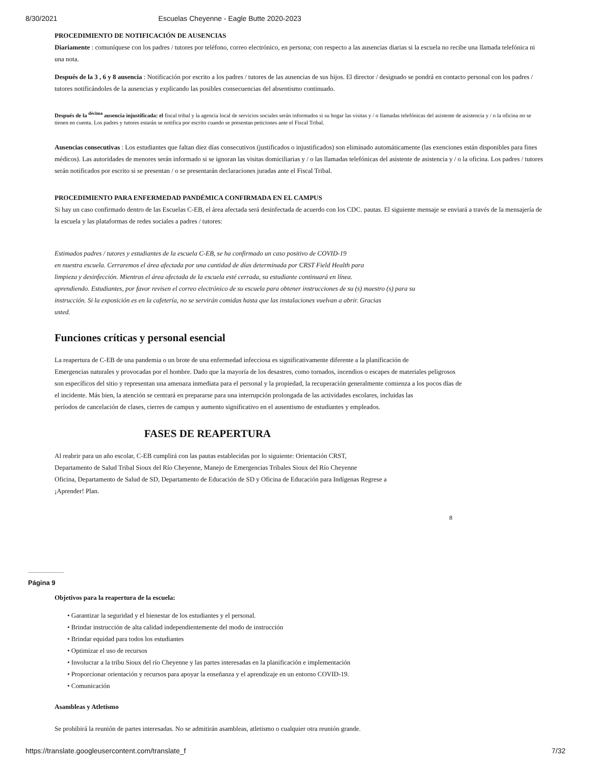8/30/2021 Escuelas Cheyenne - Eagle Butte 2020-2023
PROCEDIMIENTO DE NOTIFICACIÓN DE AUSENCIAS
Diariamente : comuníquese con los padres / tutores por teléfono, correo electrónico, en persona; con respecto a las ausencias diarias si la escuela no recibe una llamada telefónica ni una nota.
Después de la 3 , 6 y 8 ausencia : Notificación por escrito a los padres / tutores de las ausencias de sus hijos. El director / designado se pondrá en contacto personal con los padres / tutores notificándoles de la ausencias y explicando las posibles consecuencias del absentismo continuado.
Después de la <sup>décima</sup> ausencia injustificada: el fiscal tribal y la agencia local de servicios sociales serán informados si su hogar las visitas y / o llamadas telefónicas del asistente de asistencia y / o la oficina no se tienen en cuenta. Los padres y tutores estarán se notifica por escrito cuando se presentan peticiones ante el Fiscal Tribal.
Ausencias consecutivas : Los estudiantes que faltan diez días consecutivos (justificados o injustificados) son eliminado automáticamente (las exenciones están disponibles para fines médicos). Las autoridades de menores serán informado si se ignoran las visitas domiciliarias y / o las llamadas telefónicas del asistente de asistencia y / o la oficina. Los padres / tutores serán notificados por escrito si se presentan / o se presentarán declaraciones juradas ante el Fiscal Tribal.
PROCEDIMIENTO PARA ENFERMEDAD PANDÉMICA CONFIRMADA EN EL CAMPUS
Si hay un caso confirmado dentro de las Escuelas C-EB, el área afectada será desinfectada de acuerdo con los CDC. pautas. El siguiente mensaje se enviará a través de la mensajería de la escuela y las plataformas de redes sociales a padres / tutores:
Estimados padres / tutores y estudiantes de la escuela C-EB, se ha confirmado un caso positivo de COVID-19
en nuestra escuela. Cerraremos el área afectada por una cantidad de días determinada por CRST Field Health para
limpieza y desinfección. Mientras el área afectada de la escuela esté cerrada, su estudiante continuará en línea.
aprendiendo. Estudiantes, por favor revisen el correo electrónico de su escuela para obtener instrucciones de su (s) maestro (s) para su
instrucción. Si la exposición es en la cafetería, no se servirán comidas hasta que las instalaciones vuelvan a abrir. Gracias
usted.
Funciones críticas y personal esencial
La reapertura de C-EB de una pandemia o un brote de una enfermedad infecciosa es significativamente diferente a la planificación de
Emergencias naturales y provocadas por el hombre. Dado que la mayoría de los desastres, como tornados, incendios o escapes de materiales peligrosos
son específicos del sitio y representan una amenaza inmediata para el personal y la propiedad, la recuperación generalmente comienza a los pocos días de
el incidente. Más bien, la atención se centrará en prepararse para una interrupción prolongada de las actividades escolares, incluidas las
períodos de cancelación de clases, cierres de campus y aumento significativo en el ausentismo de estudiantes y empleados.
FASES DE REAPERTURA
Al reabrir para un año escolar, C-EB cumplirá con las pautas establecidas por lo siguiente: Orientación CRST,
Departamento de Salud Tribal Sioux del Río Cheyenne, Manejo de Emergencias Tribales Sioux del Río Cheyenne
Oficina, Departamento de Salud de SD, Departamento de Educación de SD y Oficina de Educación para Indígenas Regrese a
¡Aprender! Plan.
8
Página 9
Objetivos para la reapertura de la escuela:
• Garantizar la seguridad y el bienestar de los estudiantes y el personal.
• Brindar instrucción de alta calidad independientemente del modo de instrucción
• Brindar equidad para todos los estudiantes
• Optimizar el uso de recursos
• Involucrar a la tribu Sioux del río Cheyenne y las partes interesadas en la planificación e implementación
• Proporcionar orientación y recursos para apoyar la enseñanza y el aprendizaje en un entorno COVID-19.
• Comunicación
Asambleas y Atletismo
Se prohibirá la reunión de partes interesadas. No se admitirán asambleas, atletismo o cualquier otra reunión grande.
https://translate.googleusercontent.com/translate_f 7/32